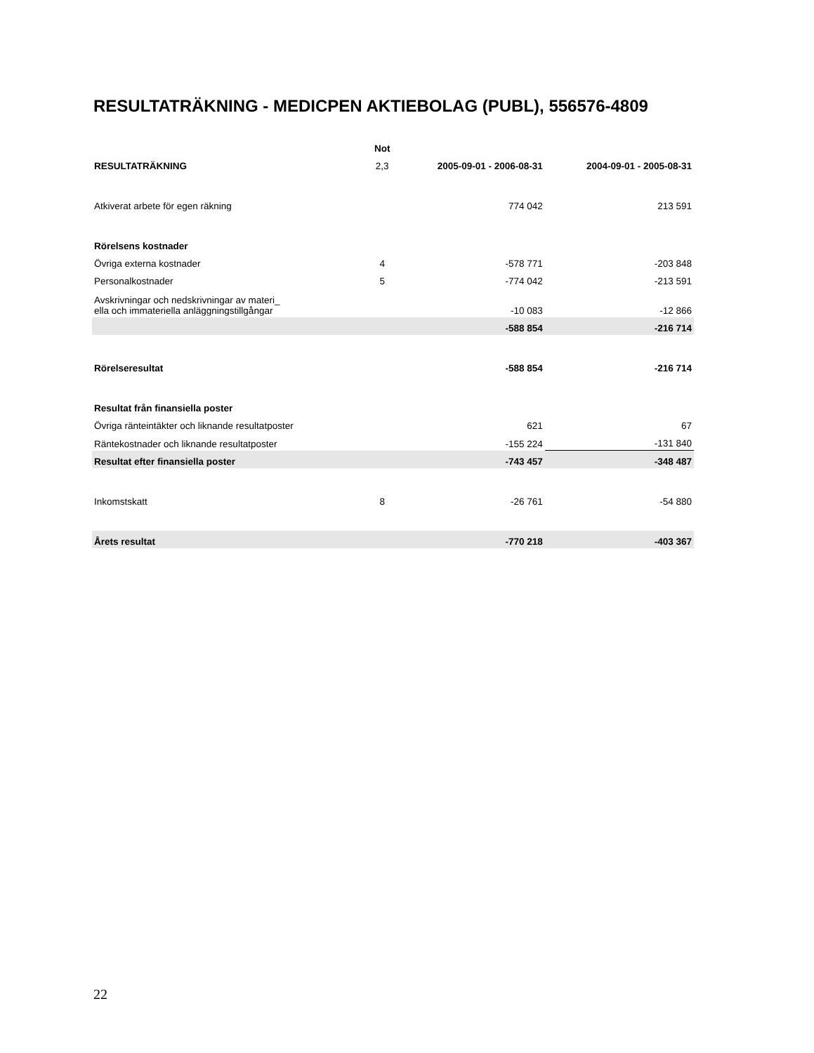RESULTATRÄKNING - MEDICPEN AKTIEBOLAG (PUBL), 556576-4809
| | Not | | |
| --- | --- | --- | --- |
| RESULTATRÄKNING | 2,3 | 2005-09-01 - 2006-08-31 | 2004-09-01 - 2005-08-31 |
| Atkiverat arbete för egen räkning | | 774 042 | 213 591 |
| Rörelsens kostnader | | | |
| Övriga externa kostnader | 4 | -578 771 | -203 848 |
| Personalkostnader | 5 | -774 042 | -213 591 |
| Avskrivningar och nedskrivningar av materi_ ella och immateriella anläggningstillgångar | | -10 083 | -12 866 |
| | | -588 854 | -216 714 |
| Rörelseresultat | | -588 854 | -216 714 |
| Resultat från finansiella poster | | | |
| Övriga ränteintäkter och liknande resultatposter | | 621 | 67 |
| Räntekostnader och liknande resultatposter | | -155 224 | -131 840 |
| Resultat efter finansiella poster | | -743 457 | -348 487 |
| Inkomstskatt | 8 | -26 761 | -54 880 |
| Årets resultat | | -770 218 | -403 367 |
22